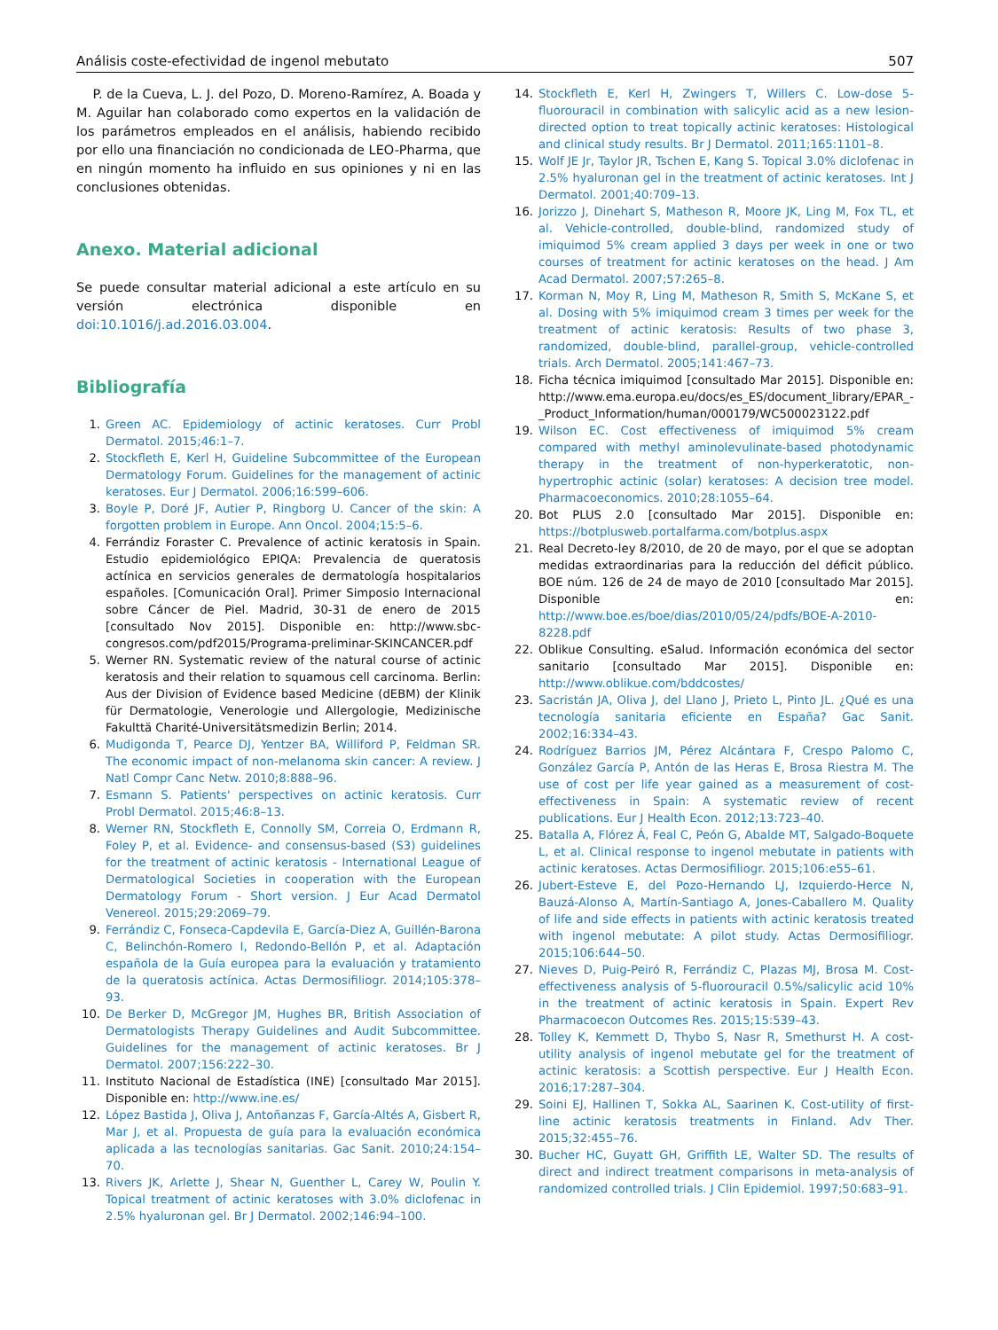Análisis coste-efectividad de ingenol mebutato 507
P. de la Cueva, L. J. del Pozo, D. Moreno-Ramírez, A. Boada y M. Aguilar han colaborado como expertos en la validación de los parámetros empleados en el análisis, habiendo recibido por ello una financiación no condicionada de LEO-Pharma, que en ningún momento ha influido en sus opiniones y ni en las conclusiones obtenidas.
Anexo. Material adicional
Se puede consultar material adicional a este artículo en su versión electrónica disponible en doi:10.1016/j.ad.2016.03.004.
Bibliografía
1. Green AC. Epidemiology of actinic keratoses. Curr Probl Dermatol. 2015;46:1–7.
2. Stockfleth E, Kerl H, Guideline Subcommittee of the European Dermatology Forum. Guidelines for the management of actinic keratoses. Eur J Dermatol. 2006;16:599–606.
3. Boyle P, Doré JF, Autier P, Ringborg U. Cancer of the skin: A forgotten problem in Europe. Ann Oncol. 2004;15:5–6.
4. Ferrándiz Foraster C. Prevalence of actinic keratosis in Spain. Estudio epidemiológico EPIQA: Prevalencia de queratosis actínica en servicios generales de dermatología hospitalarios españoles. [Comunicación Oral]. Primer Simposio Internacional sobre Cáncer de Piel. Madrid, 30-31 de enero de 2015 [consultado Nov 2015]. Disponible en: http://www.sbc-congresos.com/pdf2015/Programa-preliminar-SKINCANCER.pdf
5. Werner RN. Systematic review of the natural course of actinic keratosis and their relation to squamous cell carcinoma. Berlin: Aus der Division of Evidence based Medicine (dEBM) der Klinik für Dermatologie, Venerologie und Allergologie, Medizinische Fakulttä Charité-Universitätsmedizin Berlin; 2014.
6. Mudigonda T, Pearce DJ, Yentzer BA, Williford P, Feldman SR. The economic impact of non-melanoma skin cancer: A review. J Natl Compr Canc Netw. 2010;8:888–96.
7. Esmann S. Patients' perspectives on actinic keratosis. Curr Probl Dermatol. 2015;46:8–13.
8. Werner RN, Stockfleth E, Connolly SM, Correia O, Erdmann R, Foley P, et al. Evidence- and consensus-based (S3) guidelines for the treatment of actinic keratosis - International League of Dermatological Societies in cooperation with the European Dermatology Forum - Short version. J Eur Acad Dermatol Venereol. 2015;29:2069–79.
9. Ferrándiz C, Fonseca-Capdevila E, García-Diez A, Guillén-Barona C, Belinchón-Romero I, Redondo-Bellón P, et al. Adaptación española de la Guía europea para la evaluación y tratamiento de la queratosis actínica. Actas Dermosifiliogr. 2014;105:378–93.
10. De Berker D, McGregor JM, Hughes BR, British Association of Dermatologists Therapy Guidelines and Audit Subcommittee. Guidelines for the management of actinic keratoses. Br J Dermatol. 2007;156:222–30.
11. Instituto Nacional de Estadística (INE) [consultado Mar 2015]. Disponible en: http://www.ine.es/
12. López Bastida J, Oliva J, Antoñanzas F, García-Altés A, Gisbert R, Mar J, et al. Propuesta de guía para la evaluación económica aplicada a las tecnologías sanitarias. Gac Sanit. 2010;24:154–70.
13. Rivers JK, Arlette J, Shear N, Guenther L, Carey W, Poulin Y. Topical treatment of actinic keratoses with 3.0% diclofenac in 2.5% hyaluronan gel. Br J Dermatol. 2002;146:94–100.
14. Stockfleth E, Kerl H, Zwingers T, Willers C. Low-dose 5-fluorouracil in combination with salicylic acid as a new lesion-directed option to treat topically actinic keratoses: Histological and clinical study results. Br J Dermatol. 2011;165:1101–8.
15. Wolf JE Jr, Taylor JR, Tschen E, Kang S. Topical 3.0% diclofenac in 2.5% hyaluronan gel in the treatment of actinic keratoses. Int J Dermatol. 2001;40:709–13.
16. Jorizzo J, Dinehart S, Matheson R, Moore JK, Ling M, Fox TL, et al. Vehicle-controlled, double-blind, randomized study of imiquimod 5% cream applied 3 days per week in one or two courses of treatment for actinic keratoses on the head. J Am Acad Dermatol. 2007;57:265–8.
17. Korman N, Moy R, Ling M, Matheson R, Smith S, McKane S, et al. Dosing with 5% imiquimod cream 3 times per week for the treatment of actinic keratosis: Results of two phase 3, randomized, double-blind, parallel-group, vehicle-controlled trials. Arch Dermatol. 2005;141:467–73.
18. Ficha técnica imiquimod [consultado Mar 2015]. Disponible en: http://www.ema.europa.eu/docs/es_ES/document_library/EPAR_-_Product_Information/human/000179/WC500023122.pdf
19. Wilson EC. Cost effectiveness of imiquimod 5% cream compared with methyl aminolevulinate-based photodynamic therapy in the treatment of non-hyperkeratotic, non-hypertrophic actinic (solar) keratoses: A decision tree model. Pharmacoeconomics. 2010;28:1055–64.
20. Bot PLUS 2.0 [consultado Mar 2015]. Disponible en: https://botplusweb.portalfarma.com/botplus.aspx
21. Real Decreto-ley 8/2010, de 20 de mayo, por el que se adoptan medidas extraordinarias para la reducción del déficit público. BOE núm. 126 de 24 de mayo de 2010 [consultado Mar 2015]. Disponible en: http://www.boe.es/boe/dias/2010/05/24/pdfs/BOE-A-2010-8228.pdf
22. Oblikue Consulting. eSalud. Información económica del sector sanitario [consultado Mar 2015]. Disponible en: http://www.oblikue.com/bddcostes/
23. Sacristán JA, Oliva J, del Llano J, Prieto L, Pinto JL. ¿Qué es una tecnología sanitaria eficiente en España? Gac Sanit. 2002;16:334–43.
24. Rodríguez Barrios JM, Pérez Alcántara F, Crespo Palomo C, González García P, Antón de las Heras E, Brosa Riestra M. The use of cost per life year gained as a measurement of cost-effectiveness in Spain: A systematic review of recent publications. Eur J Health Econ. 2012;13:723–40.
25. Batalla A, Flórez Á, Feal C, Peón G, Abalde MT, Salgado-Boquete L, et al. Clinical response to ingenol mebutate in patients with actinic keratoses. Actas Dermosifiliogr. 2015;106:e55–61.
26. Jubert-Esteve E, del Pozo-Hernando LJ, Izquierdo-Herce N, Bauzá-Alonso A, Martín-Santiago A, Jones-Caballero M. Quality of life and side effects in patients with actinic keratosis treated with ingenol mebutate: A pilot study. Actas Dermosifiliogr. 2015;106:644–50.
27. Nieves D, Puig-Peiró R, Ferrándiz C, Plazas MJ, Brosa M. Cost-effectiveness analysis of 5-fluorouracil 0.5%/salicylic acid 10% in the treatment of actinic keratosis in Spain. Expert Rev Pharmacoecon Outcomes Res. 2015;15:539–43.
28. Tolley K, Kemmett D, Thybo S, Nasr R, Smethurst H. A cost-utility analysis of ingenol mebutate gel for the treatment of actinic keratosis: a Scottish perspective. Eur J Health Econ. 2016;17:287–304.
29. Soini EJ, Hallinen T, Sokka AL, Saarinen K. Cost-utility of first-line actinic keratosis treatments in Finland. Adv Ther. 2015;32:455–76.
30. Bucher HC, Guyatt GH, Griffith LE, Walter SD. The results of direct and indirect treatment comparisons in meta-analysis of randomized controlled trials. J Clin Epidemiol. 1997;50:683–91.